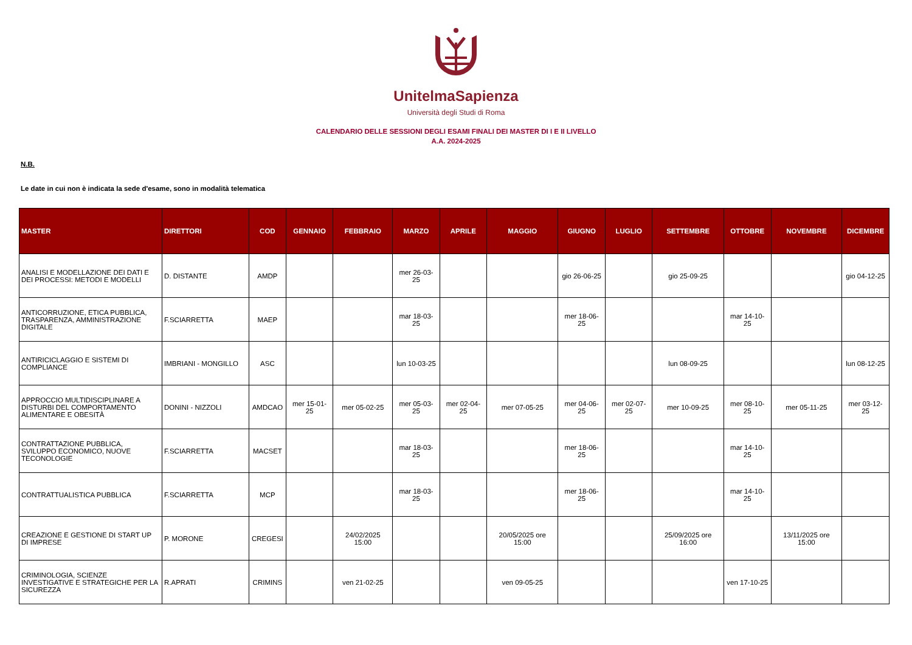UnitelmaSapienza
Università degli Studi di Roma
CALENDARIO DELLE SESSIONI DEGLI ESAMI FINALI DEI MASTER DI I E II LIVELLO
A.A. 2024-2025
N.B.
Le date in cui non è indicata la sede d'esame, sono in modalità telematica
| MASTER | DIRETTORI | COD | GENNAIO | FEBBRAIO | MARZO | APRILE | MAGGIO | GIUGNO | LUGLIO | SETTEMBRE | OTTOBRE | NOVEMBRE | DICEMBRE |
| --- | --- | --- | --- | --- | --- | --- | --- | --- | --- | --- | --- | --- | --- |
| ANALISI E MODELLAZIONE DEI DATI E DEI PROCESSI: METODI E MODELLI | D. DISTANTE | AMDP | | | mer 26-03-25 | | | gio 26-06-25 | | gio 25-09-25 | | | gio 04-12-25 |
| ANTICORRUZIONE, ETICA PUBBLICA, TRASPARENZA, AMMINISTRAZIONE DIGITALE | F.SCIARRETTA | MAEP | | | mar 18-03-25 | | | mer 18-06-25 | | | mar 14-10-25 | | |
| ANTIRICICLAGGIO E SISTEMI DI COMPLIANCE | IMBRIANI - MONGILLO | ASC | | | lun 10-03-25 | | | | | lun 08-09-25 | | | lun 08-12-25 |
| APPROCCIO MULTIDISCIPLINARE A DISTURBI DEL COMPORTAMENTO ALIMENTARE E OBESITÀ | DONINI - NIZZOLI | AMDCAO | mer 15-01-25 | mer 05-02-25 | mer 05-03-25 | mer 02-04-25 | mer 07-05-25 | mer 04-06-25 | mer 02-07-25 | mer 10-09-25 | mer 08-10-25 | mer 05-11-25 | mer 03-12-25 |
| CONTRATTAZIONE PUBBLICA, SVILUPPO ECONOMICO, NUOVE TECONOLOGIE | F.SCIARRETTA | MACSET | | | mar 18-03-25 | | | mer 18-06-25 | | | mar 14-10-25 | | |
| CONTRATTUALISTICA PUBBLICA | F.SCIARRETTA | MCP | | | mar 18-03-25 | | | mer 18-06-25 | | | mar 14-10-25 | | |
| CREAZIONE E GESTIONE DI START UP DI IMPRESE | P. MORONE | CREGESI | | 24/02/2025 15:00 | | | 20/05/2025 ore 15:00 | | | 25/09/2025 ore 16:00 | | 13/11/2025 ore 15:00 | |
| CRIMINOLOGIA, SCIENZE INVESTIGATIVE E STRATEGICHE PER LA SICUREZZA | R.APRATI | CRIMINS | | ven 21-02-25 | | | ven 09-05-25 | | | | ven 17-10-25 | | |